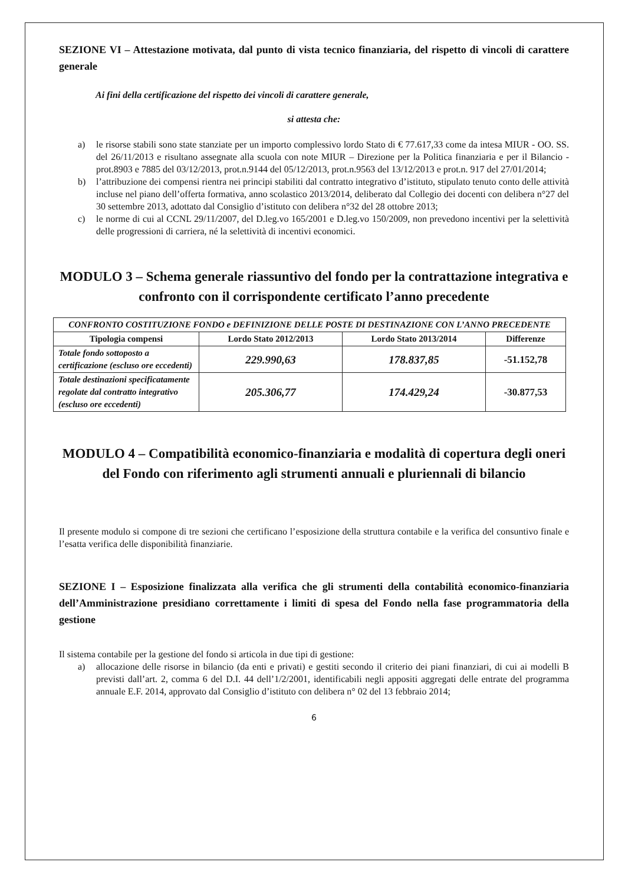SEZIONE VI – Attestazione motivata, dal punto di vista tecnico finanziaria, del rispetto di vincoli di carattere generale
Ai fini della certificazione del rispetto dei vincoli di carattere generale,
si attesta che:
a) le risorse stabili sono state stanziate per un importo complessivo lordo Stato di € 77.617,33 come da intesa MIUR - OO. SS. del 26/11/2013 e risultano assegnate alla scuola con note MIUR – Direzione per la Politica finanziaria e per il Bilancio - prot.8903 e 7885 del 03/12/2013, prot.n.9144 del 05/12/2013, prot.n.9563 del 13/12/2013 e prot.n. 917 del 27/01/2014;
b) l’attribuzione dei compensi rientra nei principi stabiliti dal contratto integrativo d’istituto, stipulato tenuto conto delle attività incluse nel piano dell’offerta formativa, anno scolastico 2013/2014, deliberato dal Collegio dei docenti con delibera n°27 del 30 settembre 2013, adottato dal Consiglio d’istituto con delibera n°32 del 28 ottobre 2013;
c) le norme di cui al CCNL 29/11/2007, del D.leg.vo 165/2001 e D.leg.vo 150/2009, non prevedono incentivi per la selettività delle progressioni di carriera, né la selettività di incentivi economici.
MODULO 3 – Schema generale riassuntivo del fondo per la contrattazione integrativa e confronto con il corrispondente certificato l’anno precedente
| CONFRONTO COSTITUZIONE FONDO e DEFINIZIONE DELLE POSTE DI DESTINAZIONE CON L’ANNO PRECEDENTE | | | |
| --- | --- | --- | --- |
| Tipologia compensi | Lordo Stato 2012/2013 | Lordo Stato 2013/2014 | Differenze |
| Totale fondo sottoposto a certificazione (escluso ore eccedenti) | 229.990,63 | 178.837,85 | -51.152,78 |
| Totale destinazioni specificatamente regolate dal contratto integrativo (escluso ore eccedenti) | 205.306,77 | 174.429,24 | -30.877,53 |
MODULO 4 – Compatibilità economico-finanziaria e modalità di copertura degli oneri del Fondo con riferimento agli strumenti annuali e pluriennali di bilancio
Il presente modulo si compone di tre sezioni che certificano l’esposizione della struttura contabile e la verifica del consuntivo finale e l’esatta verifica delle disponibilità finanziarie.
SEZIONE I – Esposizione finalizzata alla verifica che gli strumenti della contabilità economico-finanziaria dell’Amministrazione presidiano correttamente i limiti di spesa del Fondo nella fase programmatoria della gestione
Il sistema contabile per la gestione del fondo si articola in due tipi di gestione:
a) allocazione delle risorse in bilancio (da enti e privati) e gestiti secondo il criterio dei piani finanziari, di cui ai modelli B previsti dall’art. 2, comma 6 del D.I. 44 dell’1/2/2001, identificabili negli appositi aggregati delle entrate del programma annuale E.F. 2014, approvato dal Consiglio d’istituto con delibera n° 02 del 13 febbraio 2014;
6